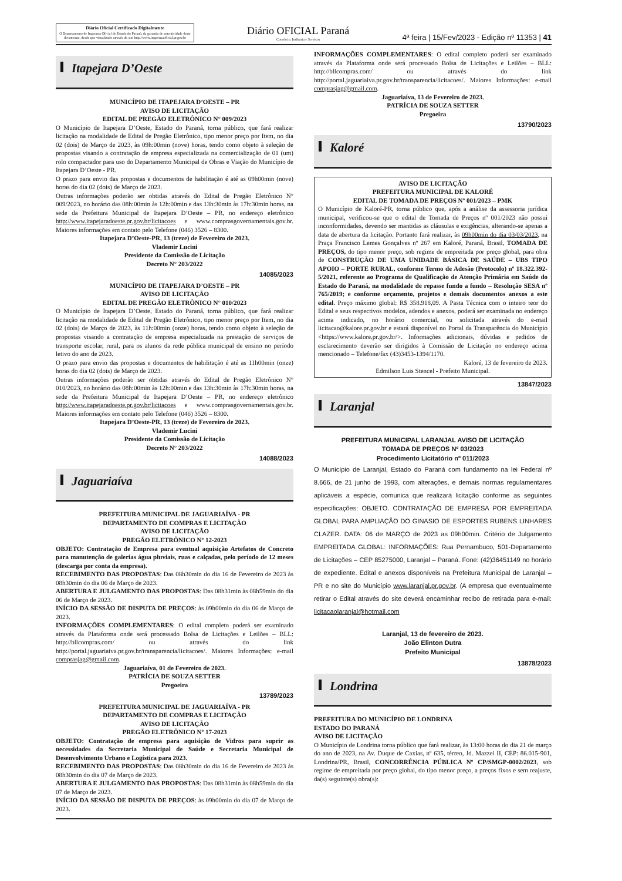Diário Oficial Certificado Digitalmente
O Departamento de Imprensa Oficial do Estado do Paraná, da garantia de autenticidade deste documento, desde que visualizado através do site http://www.imprensaoficial.pr.gov.br
Diário OFICIAL Paraná
Comércio, Indústria e Serviços
4ª feira | 15/Fev/2023 - Edição nº 11353 | 41
Itapejara D’Oeste
MUNICÍPIO DE ITAPEJARA D’OESTE – PR
AVISO DE LICITAÇÃO
EDITAL DE PREGÃO ELETRÔNICO N° 009/2023
O Município de Itapejara D’Oeste, Estado do Paraná, torna público, que fará realizar licitação na modalidade de Edital de Pregão Eletrônico, tipo menor preço por Item, no dia 02 (dois) de Março de 2023, às 09h:00min (nove) horas, tendo como objeto à seleção de propostas visando a contratação de empresa especializada na comercialização de 01 (um) rolo compactador para uso do Departamento Municipal de Obras e Viação do Município de Itapejara D’Oeste - PR.
O prazo para envio das propostas e documentos de habilitação é até as 09h00min (nove) horas do dia 02 (dois) de Março de 2023.
Outras informações poderão ser obtidas através do Edital de Pregão Eletrônico N° 009/2023, no horário das 08h:00min às 12h:00min e das 13h:30min às 17h:30min horas, na sede da Prefeitura Municipal de Itapejara D’Oeste – PR, no endereço eletrônico http://www.itapejaradoeste.pr.gov.br/licitacoes e www.comprasgovernamentais.gov.br. Maiores informações em contato pelo Telefone (046) 3526 – 8300.
Itapejara D’Oeste-PR, 13 (treze) de Fevereiro de 2023.
Vlademir Lucini
Presidente da Comissão de Licitação
Decreto N° 203/2022
14085/2023
MUNICÍPIO DE ITAPEJARA D’OESTE – PR
AVISO DE LICITAÇÃO
EDITAL DE PREGÃO ELETRÔNICO N° 010/2023
O Município de Itapejara D’Oeste, Estado do Paraná, torna público, que fará realizar licitação na modalidade de Edital de Pregão Eletrônico, tipo menor preço por Item, no dia 02 (dois) de Março de 2023, às 11h:00min (onze) horas, tendo como objeto à seleção de propostas visando a contratação de empresa especializada na prestação de serviços de transporte escolar, rural, para os alunos da rede pública municipal de ensino no período letivo do ano de 2023.
O prazo para envio das propostas e documentos de habilitação é até as 11h00min (onze) horas do dia 02 (dois) de Março de 2023.
Outras informações poderão ser obtidas através do Edital de Pregão Eletrônico N° 010/2023, no horário das 08h:00min às 12h:00min e das 13h:30min às 17h:30min horas, na sede da Prefeitura Municipal de Itapejara D’Oeste – PR, no endereço eletrônico http://www.itapejaradoeste.pr.gov.br/licitacoes e www.comprasgovernamentais.gov.br. Maiores informações em contato pelo Telefone (046) 3526 – 8300.
Itapejara D’Oeste-PR, 13 (treze) de Fevereiro de 2023.
Vlademir Lucini
Presidente da Comissão de Licitação
Decreto N° 203/2022
14088/2023
Jaguariaíva
PREFEITURA MUNICIPAL DE JAGUARIAÍVA - PR
DEPARTAMENTO DE COMPRAS E LICITAÇÃO
AVISO DE LICITAÇÃO
PREGÃO ELETRÔNICO Nº 12-2023
OBJETO: Contratação de Empresa para eventual aquisição Artefatos de Concreto para manutenção de galerias água pluviais, ruas e calçadas, pelo período de 12 meses (descarga por conta da empresa).
RECEBIMENTO DAS PROPOSTAS: Das 08h30min do dia 16 de Fevereiro de 2023 às 08h30min do dia 06 de Março de 2023.
ABERTURA E JULGAMENTO DAS PROPOSTAS: Das 08h31min às 08h59min do dia 06 de Março de 2023.
INÍCIO DA SESSÃO DE DISPUTA DE PREÇOS: às 09h00min do dia 06 de Março de 2023.
INFORMAÇÕES COMPLEMENTARES: O edital completo poderá ser examinado através da Plataforma onde será processado Bolsa de Licitações e Leilões – BLL: http://bllcompras.com/ ou através do link http://portal.jaguariaiva.pr.gov.br/transparencia/licitacoes/. Maiores Informações: e-mail comprasjag@gmail.com.
Jaguariaíva, 01 de Fevereiro de 2023.
PATRÍCIA DE SOUZA SETTER
Pregoeira
13789/2023
PREFEITURA MUNICIPAL DE JAGUARIAÍVA - PR
DEPARTAMENTO DE COMPRAS E LICITAÇÃO
AVISO DE LICITAÇÃO
PREGÃO ELETRÔNICO Nº 17-2023
OBJETO: Contratação de empresa para aquisição de Vidros para suprir as necessidades da Secretaria Municipal de Saúde e Secretaria Municipal de Desenvolvimento Urbano e Logística para 2023.
RECEBIMENTO DAS PROPOSTAS: Das 08h30min do dia 16 de Fevereiro de 2023 às 08h30min do dia 07 de Março de 2023.
ABERTURA E JULGAMENTO DAS PROPOSTAS: Das 08h31min às 08h59min do dia 07 de Março de 2023.
INÍCIO DA SESSÃO DE DISPUTA DE PREÇOS: às 09h00min do dia 07 de Março de 2023.
INFORMAÇÕES COMPLEMENTARES: O edital completo poderá ser examinado através da Plataforma onde será processado Bolsa de Licitações e Leilões – BLL: http://bllcompras.com/ ou através do link http://portal.jaguariaiva.pr.gov.br/transparencia/licitacoes/. Maiores Informações: e-mail comprasjag@gmail.com.
Jaguariaíva, 13 de Fevereiro de 2023.
PATRÍCIA DE SOUZA SETTER
Pregoeira
13790/2023
Kaloré
AVISO DE LICITAÇÃO
PREFEITURA MUNICIPAL DE KALORÉ
EDITAL DE TOMADA DE PREÇOS Nº 001/2023 – PMK
O Município de Kaloré-PR, torna público que, após a análise da assessoria jurídica municipal, verificou-se que o edital de Tomada de Preços nº 001/2023 não possui inconformidades, devendo ser mantidas as cláusulas e exigências, alterando-se apenas a data de abertura da licitação. Portanto fará realizar, às 09h00min do dia 03/03/2023, na Praça Francisco Lemes Gonçalves nº 267 em Kaloré, Paraná, Brasil, TOMADA DE PREÇOS, do tipo menor preço, sob regime de empreitada por preço global, para obra de CONSTRUÇÃO DE UMA UNIDADE BÁSICA DE SAÚDE – UBS TIPO APOIO – PORTE RURAL, conforme Termo de Adesão (Protocolo) nº 18.322.392-5/2021, referente ao Programa de Qualificação de Atenção Primária em Saúde do Estado do Paraná, na modalidade de repasse fundo a fundo – Resolução SESA nº 765/2019; e conforme orçamento, projetos e demais documentos anexos a este edital. Preço máximo global: R$ 358.918,09. A Pasta Técnica com o inteiro teor do Edital e seus respectivos modelos, adendos e anexos, poderá ser examinada no endereço acima indicado, no horário comercial, ou solicitada através do e-mail licitacao@kalore.pr.gov.br e estará disponível no Portal da Transparência do Município <https://www.kalore.pr.gov.br/>. Informações adicionais, dúvidas e pedidos de esclarecimento deverão ser dirigidos à Comissão de Licitação no endereço acima mencionado – Telefone/fax (43)3453-1394/1170.
Kaloré, 13 de fevereiro de 2023.
Edmilson Luis Stencel - Prefeito Municipal.
13847/2023
Laranjal
PREFEITURA MUNICIPAL LARANJAL AVISO DE LICITAÇÃO
TOMADA DE PREÇOS Nº 03/2023
Procedimento Licitatório nº 011/2023
O Município de Laranjal, Estado do Paraná com fundamento na lei Federal nº 8.666, de 21 junho de 1993, com alterações, e demais normas regulamentares aplicáveis a espécie, comunica que realizará licitação conforme as seguintes especificações: OBJETO. CONTRATAÇÃO DE EMPRESA POR EMPREITADA GLOBAL PARA AMPLIAÇÃO DO GINASIO DE ESPORTES RUBENS LINHARES CLAZER. DATA: 06 de MARÇO de 2023 as 09h00min. Critério de Julgamento EMPREITADA GLOBAL: INFORMAÇÕES: Rua Pernambuco, 501-Departamento de Licitações – CEP 85275000, Laranjal – Paraná. Fone: (42)36451149 no horário de expediente. Edital e anexos disponíveis na Prefeitura Municipal de Laranjal – PR e no site do Município www.laranjal.pr.gov.br. (A empresa que eventualmente retirar o Edital através do site deverá encaminhar recibo de retirada para e-mail: licitacaolaranjal@hotmail.com
Laranjal, 13 de fevereiro de 2023.
João Elinton Dutra
Prefeito Municipal
13878/2023
Londrina
PREFEITURA DO MUNICÍPIO DE LONDRINA
ESTADO DO PARANÁ
AVISO DE LICITAÇÃO
O Município de Londrina torna público que fará realizar, às 13:00 horas do dia 21 de março do ano de 2023, na Av. Duque de Caxias, nº 635, térreo, Jd. Mazzei II, CEP: 86.015-901, Londrina/PR, Brasil, CONCORRÊNCIA PÚBLICA Nº CP/SMGP-0002/2023, sob regime de empreitada por preço global, do tipo menor preço, a preços fixos e sem reajuste, da(s) seguinte(s) obra(s):